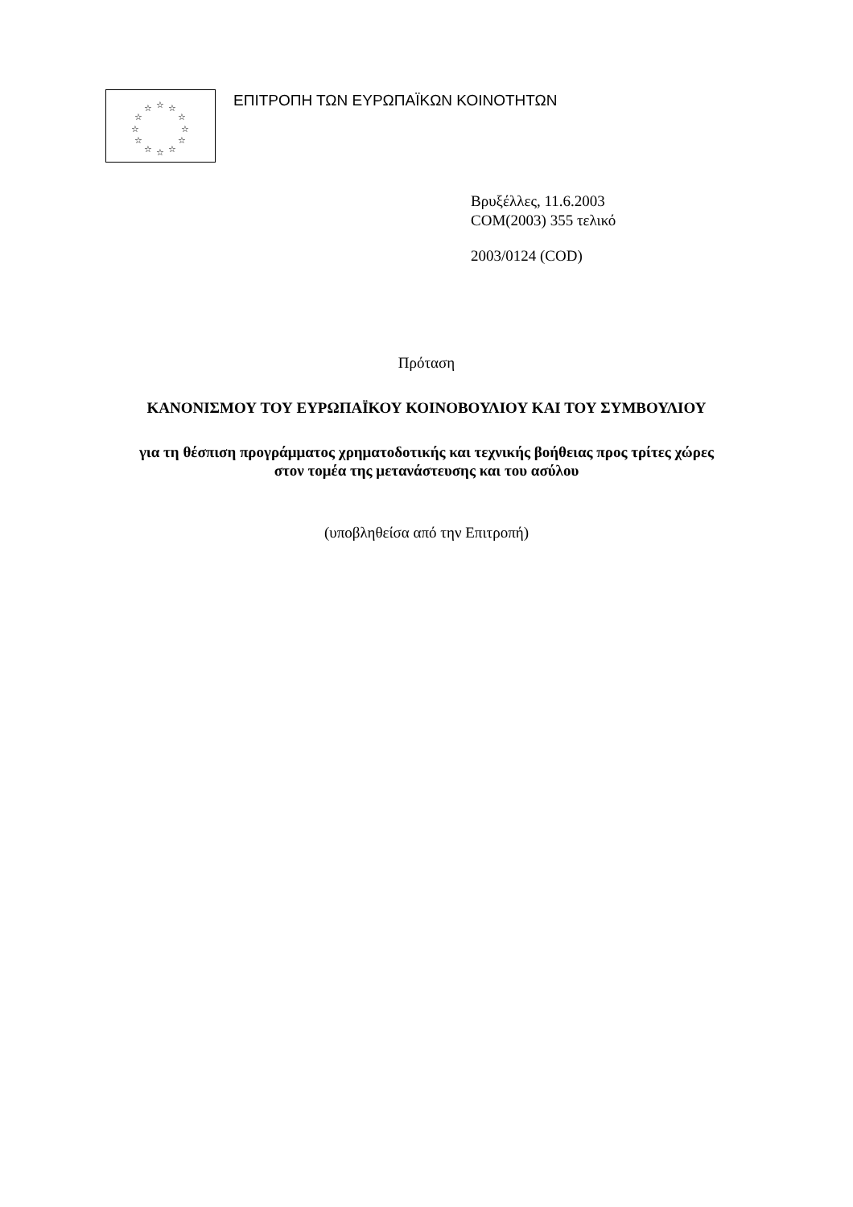☆
☆
☆
☆
☆
☆
☆
☆
☆
☆
☆
☆
ΕΠΙΤΡΟΠΗ ΤΩΝ ΕΥΡΩΠΑΪΚΩΝ ΚΟΙΝΟΤΗΤΩΝ
Βρυξέλλες, 11.6.2003
COM(2003) 355 τελικό
2003/0124 (COD)
Πρόταση
ΚΑΝΟΝΙΣΜΟΥ ΤΟΥ ΕΥΡΩΠΑΪΚΟΥ ΚΟΙΝΟΒΟΥΛΙΟΥ ΚΑΙ ΤΟΥ ΣΥΜΒΟΥΛΙΟΥ
για τη θέσπιση προγράμματος χρηματοδοτικής και τεχνικής βοήθειας προς τρίτες χώρες
στον τομέα της μετανάστευσης και του ασύλου
(υποβληθείσα από την Επιτροπή)